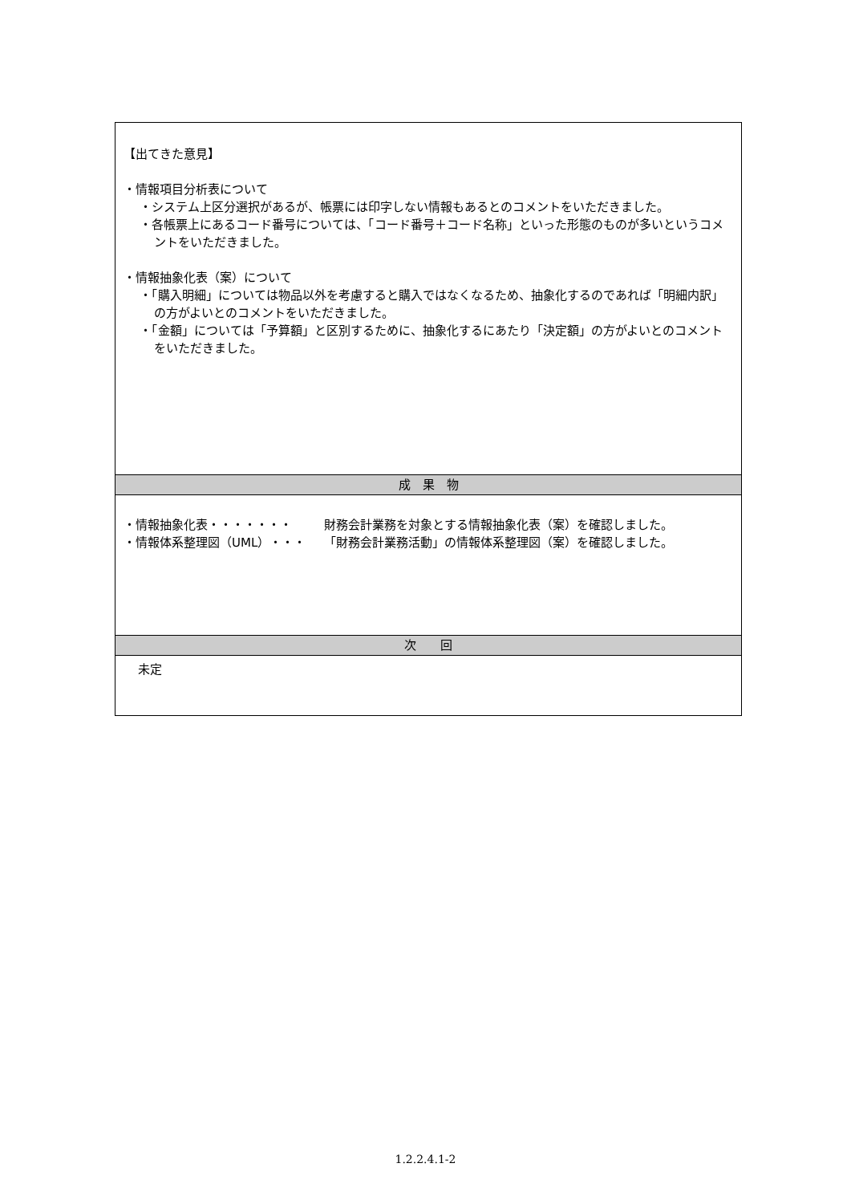| 【出てきた意見】 ・情報項目分析表について ・システム上区分選択があるが、帳票には印字しない情報もあるとのコメントをいただきました。 ・各帳票上にあるコード番号については、「コード番号＋コード名称」といった形態のものが多いというコメントをいただきました。 ・情報抽象化表（案）について ・「購入明細」については物品以外を考慮すると購入ではなくなるため、抽象化するのであれば「明細内訳」の方がよいとのコメントをいただきました。 ・「金額」については「予算額」と区別するために、抽象化するにあたり「決定額」の方がよいとのコメントをいただきました。 |
| 成 果 物 |
| ・情報抽象化表・・・・・・・ 財務会計業務を対象とする情報抽象化表（案）を確認しました。 ・情報体系整理図（UML）・・・ 「財務会計業務活動」の情報体系整理図（案）を確認しました。 |
| 次 回 |
| 未定 |
1.2.2.4.1-2